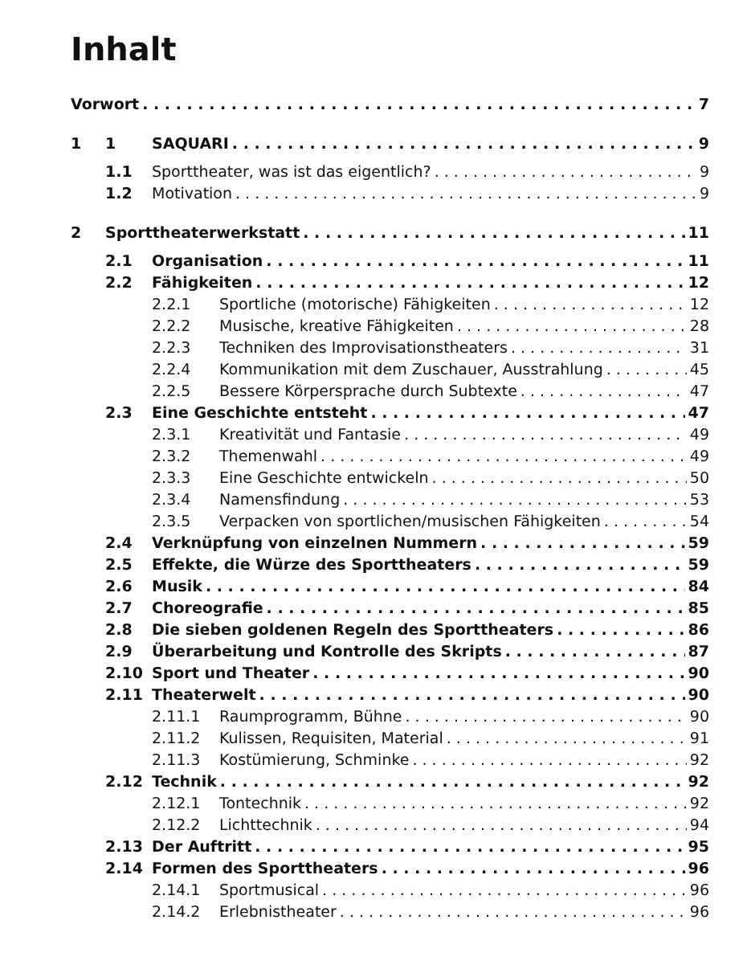Inhalt
Vorwort 7
1 1 SAQUARI 9
1.1 Sporttheater, was ist das eigentlich? 9
1.2 Motivation 9
2 Sporttheaterwerkstatt 11
2.1 Organisation 11
2.2 Fähigkeiten 12
2.2.1 Sportliche (motorische) Fähigkeiten 12
2.2.2 Musische, kreative Fähigkeiten 28
2.2.3 Techniken des Improvisationstheaters 31
2.2.4 Kommunikation mit dem Zuschauer, Ausstrahlung 45
2.2.5 Bessere Körpersprache durch Subtexte 47
2.3 Eine Geschichte entsteht 47
2.3.1 Kreativität und Fantasie 49
2.3.2 Themenwahl 49
2.3.3 Eine Geschichte entwickeln 50
2.3.4 Namensfindung 53
2.3.5 Verpacken von sportlichen/musischen Fähigkeiten 54
2.4 Verknüpfung von einzelnen Nummern 59
2.5 Effekte, die Würze des Sporttheaters 59
2.6 Musik 84
2.7 Choreografie 85
2.8 Die sieben goldenen Regeln des Sporttheaters 86
2.9 Überarbeitung und Kontrolle des Skripts 87
2.10 Sport und Theater 90
2.11 Theaterwelt 90
2.11.1 Raumprogramm, Bühne 90
2.11.2 Kulissen, Requisiten, Material 91
2.11.3 Kostümierung, Schminke 92
2.12 Technik 92
2.12.1 Tontechnik 92
2.12.2 Lichttechnik 94
2.13 Der Auftritt 95
2.14 Formen des Sporttheaters 96
2.14.1 Sportmusical 96
2.14.2 Erlebnistheater 96